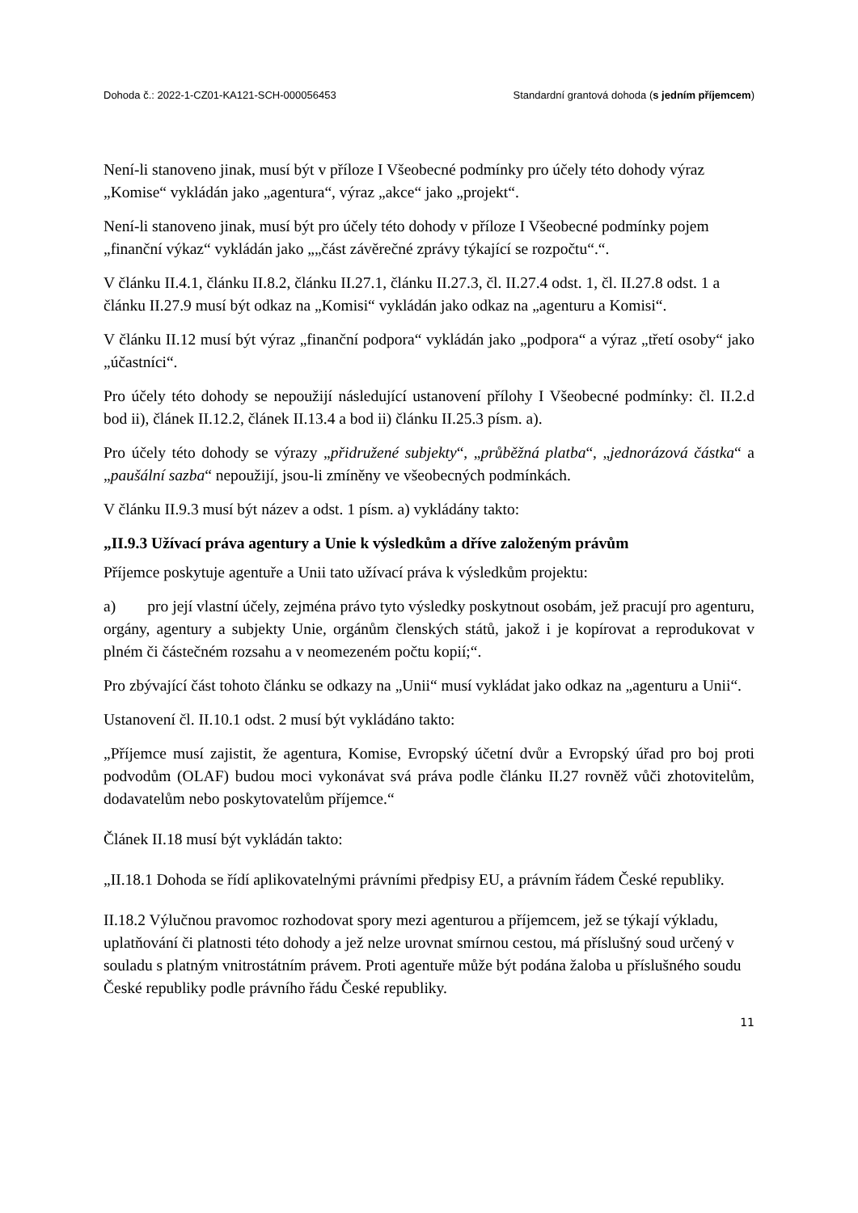Dohoda č.: 2022-1-CZ01-KA121-SCH-000056453 Standardní grantová dohoda (s jedním příjemcem)
Není-li stanoveno jinak, musí být v příloze I Všeobecné podmínky pro účely této dohody výraz „Komise“ vykládán jako „agentura“, výraz „akce“ jako „projekt“.
Není-li stanoveno jinak, musí být pro účely této dohody v příloze I Všeobecné podmínky pojem „finanční výkaz“ vykládán jako „„část závěrečné zprávy týkající se rozpočtu“.“.
V článku II.4.1, článku II.8.2, článku II.27.1, článku II.27.3, čl. II.27.4 odst. 1, čl. II.27.8 odst. 1 a článku II.27.9 musí být odkaz na „Komisi“ vykládán jako odkaz na „agenturu a Komisi“.
V článku II.12 musí být výraz „finanční podpora“ vykládán jako „podpora“ a výraz „třetí osoby“ jako „účastníci“.
Pro účely této dohody se nepoužijí následující ustanovení přílohy I Všeobecné podmínky: čl. II.2.d bod ii), článek II.12.2, článek II.13.4 a bod ii) článku II.25.3 písm. a).
Pro účely této dohody se výrazy „přidružené subjekty“, „průběžná platba“, „jednorázová částka“ a „paušální sazba“ nepoužijí, jsou-li zmíněny ve všeobecných podmínkách.
V článku II.9.3 musí být název a odst. 1 písm. a) vykládány takto:
„II.9.3 Užívací práva agentury a Unie k výsledkům a dříve založeným právům
Příjemce poskytuje agentuře a Unii tato užívací práva k výsledkům projektu:
a) pro její vlastní účely, zejména právo tyto výsledky poskytnout osobám, jež pracují pro agenturu, orgány, agentury a subjekty Unie, orgánům členských států, jakož i je kopírovat a reprodukovat v plném či částečném rozsahu a v neomezeném počtu kopií;“.
Pro zbývající část tohoto článku se odkazy na „Unii“ musí vykládat jako odkaz na „agenturu a Unii“.
Ustanovení čl. II.10.1 odst. 2 musí být vykládáno takto:
„Příjemce musí zajistit, že agentura, Komise, Evropský účetní dvůr a Evropský úřad pro boj proti podvodům (OLAF) budou moci vykonávat svá práva podle článku II.27 rovněž vůči zhotovitelům, dodavatelům nebo poskytovatelům příjemce.“
Článek II.18 musí být vykládán takto:
„II.18.1 Dohoda se řídí aplikovatelnými právními předpisy EU, a právním řádem České republiky.
II.18.2 Výlučnou pravomoc rozhodovat spory mezi agenturou a příjemcem, jež se týkají výkladu, uplatňování či platnosti této dohody a jež nelze urovnat smírnou cestou, má příslušný soud určený v souladu s platným vnitrostátním právem. Proti agentuře může být podána žaloba u příslušného soudu České republiky podle právního řádu České republiky.
11